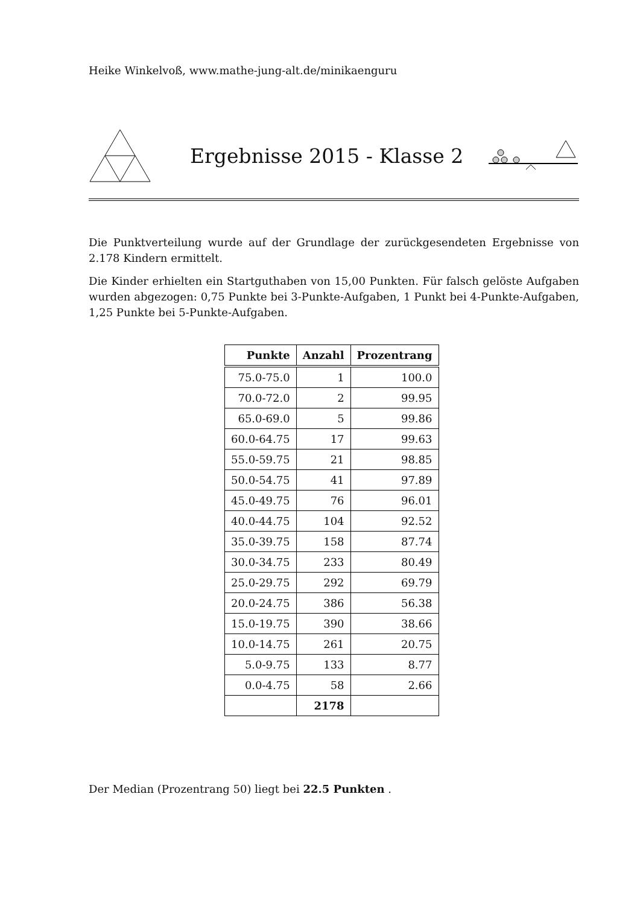Heike Winkelvoß, www.mathe-jung-alt.de/minikaenguru
Ergebnisse 2015 - Klasse 2
Die Punktverteilung wurde auf der Grundlage der zurückgesendeten Ergebnisse von 2.178 Kindern ermittelt.
Die Kinder erhielten ein Startguthaben von 15,00 Punkten. Für falsch gelöste Aufgaben wurden abgezogen: 0,75 Punkte bei 3-Punkte-Aufgaben, 1 Punkt bei 4-Punkte-Aufgaben, 1,25 Punkte bei 5-Punkte-Aufgaben.
| Punkte | Anzahl | Prozentrang |
| --- | --- | --- |
| 75.0-75.0 | 1 | 100.0 |
| 70.0-72.0 | 2 | 99.95 |
| 65.0-69.0 | 5 | 99.86 |
| 60.0-64.75 | 17 | 99.63 |
| 55.0-59.75 | 21 | 98.85 |
| 50.0-54.75 | 41 | 97.89 |
| 45.0-49.75 | 76 | 96.01 |
| 40.0-44.75 | 104 | 92.52 |
| 35.0-39.75 | 158 | 87.74 |
| 30.0-34.75 | 233 | 80.49 |
| 25.0-29.75 | 292 | 69.79 |
| 20.0-24.75 | 386 | 56.38 |
| 15.0-19.75 | 390 | 38.66 |
| 10.0-14.75 | 261 | 20.75 |
| 5.0-9.75 | 133 | 8.77 |
| 0.0-4.75 | 58 | 2.66 |
| | 2178 | |
Der Median (Prozentrang 50) liegt bei 22.5 Punkten .